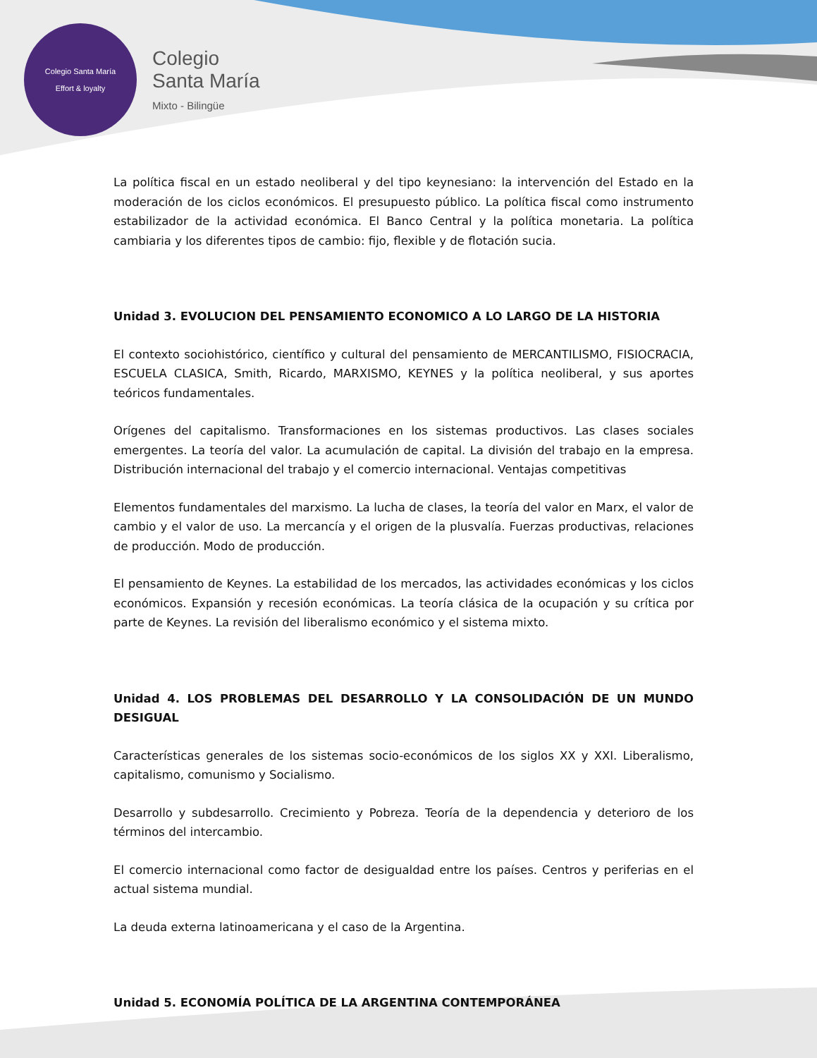Colegio Santa María
Effort & loyalty
Colegio
Santa María
Mixto - Bilingüe
La política fiscal en un estado neoliberal y del tipo keynesiano: la intervención del Estado en la moderación de los ciclos económicos. El presupuesto público. La política fiscal como instrumento estabilizador de la actividad económica. El Banco Central y la política monetaria. La política cambiaria y los diferentes tipos de cambio: fijo, flexible y de flotación sucia.
Unidad 3. EVOLUCION DEL PENSAMIENTO ECONOMICO A LO LARGO DE LA HISTORIA
El contexto sociohistórico, científico y cultural del pensamiento de MERCANTILISMO, FISIOCRACIA, ESCUELA CLASICA, Smith, Ricardo, MARXISMO, KEYNES y la política neoliberal, y sus aportes teóricos fundamentales.
Orígenes del capitalismo. Transformaciones en los sistemas productivos. Las clases sociales emergentes. La teoría del valor. La acumulación de capital. La división del trabajo en la empresa. Distribución internacional del trabajo y el comercio internacional. Ventajas competitivas
Elementos fundamentales del marxismo. La lucha de clases, la teoría del valor en Marx, el valor de cambio y el valor de uso. La mercancía y el origen de la plusvalía. Fuerzas productivas, relaciones de producción. Modo de producción.
El pensamiento de Keynes. La estabilidad de los mercados, las actividades económicas y los ciclos económicos. Expansión y recesión económicas. La teoría clásica de la ocupación y su crítica por parte de Keynes. La revisión del liberalismo económico y el sistema mixto.
Unidad 4. LOS PROBLEMAS DEL DESARROLLO Y LA CONSOLIDACIÓN DE UN MUNDO DESIGUAL
Características generales de los sistemas socio-económicos de los siglos XX y XXI. Liberalismo, capitalismo, comunismo y Socialismo.
Desarrollo y subdesarrollo. Crecimiento y Pobreza. Teoría de la dependencia y deterioro de los términos del intercambio.
El comercio internacional como factor de desigualdad entre los países. Centros y periferias en el actual sistema mundial.
La deuda externa latinoamericana y el caso de la Argentina.
Unidad 5. ECONOMÍA POLÍTICA DE LA ARGENTINA CONTEMPORÁNEA